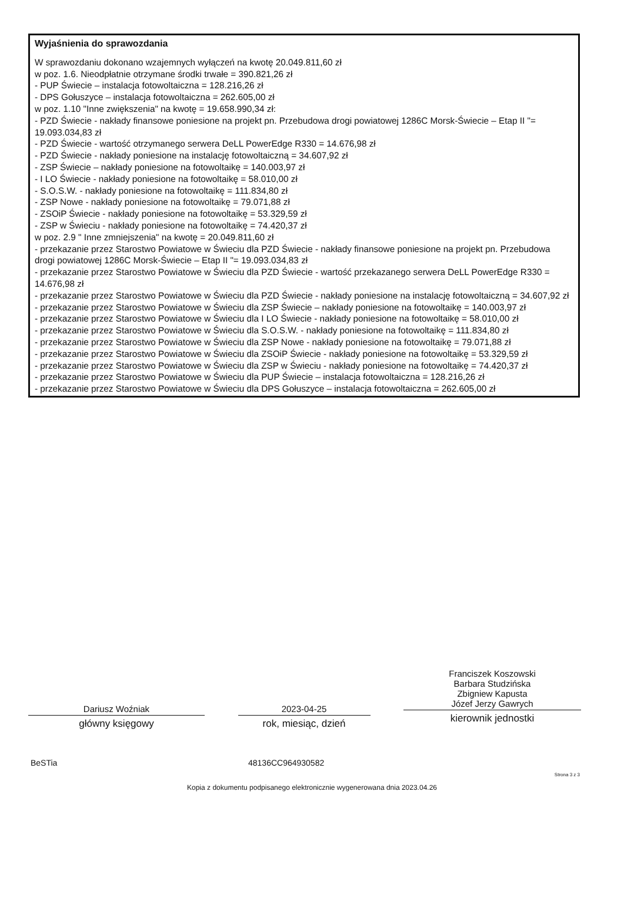Wyjaśnienia do sprawozdania
W sprawozdaniu dokonano wzajemnych wyłączeń na kwotę 20.049.811,60 zł
w poz. 1.6. Nieodpłatnie otrzymane środki trwałe = 390.821,26 zł
- PUP Świecie – instalacja fotowoltaiczna = 128.216,26 zł
- DPS Gołuszyce – instalacja fotowoltaiczna = 262.605,00 zł
w poz. 1.10 "Inne zwiększenia" na kwotę = 19.658.990,34 zł:
- PZD Świecie - nakłady finansowe poniesione na projekt pn. Przebudowa drogi powiatowej 1286C Morsk-Świecie – Etap II "= 19.093.034,83 zł
- PZD Świecie - wartość otrzymanego serwera DeLL PowerEdge R330 = 14.676,98 zł
- PZD Świecie - nakłady poniesione na instalację fotowoltaiczną = 34.607,92 zł
- ZSP Świecie – nakłady poniesione na fotowoltaikę = 140.003,97 zł
- I LO Świecie - nakłady poniesione na fotowoltaikę = 58.010,00 zł
- S.O.S.W. - nakłady poniesione na fotowoltaikę = 111.834,80 zł
- ZSP Nowe - nakłady poniesione na fotowoltaikę = 79.071,88 zł
- ZSOiP Świecie - nakłady poniesione na fotowoltaikę = 53.329,59 zł
- ZSP w Świeciu - nakłady poniesione na fotowoltaikę = 74.420,37 zł
w poz. 2.9 " Inne zmniejszenia" na kwotę = 20.049.811,60 zł
- przekazanie przez Starostwo Powiatowe w Świeciu dla PZD Świecie - nakłady finansowe poniesione na projekt pn. Przebudowa drogi powiatowej 1286C Morsk-Świecie – Etap II "= 19.093.034,83 zł
- przekazanie przez Starostwo Powiatowe w Świeciu dla PZD Świecie - wartość przekazanego serwera DeLL PowerEdge R330 = 14.676,98 zł
- przekazanie przez Starostwo Powiatowe w Świeciu dla PZD Świecie - nakłady poniesione na instalację fotowoltaiczną = 34.607,92 zł
- przekazanie przez Starostwo Powiatowe w Świeciu dla ZSP Świecie – nakłady poniesione na fotowoltaikę = 140.003,97 zł
- przekazanie przez Starostwo Powiatowe w Świeciu dla I LO Świecie - nakłady poniesione na fotowoltaikę = 58.010,00 zł
- przekazanie przez Starostwo Powiatowe w Świeciu dla S.O.S.W. - nakłady poniesione na fotowoltaikę = 111.834,80 zł
- przekazanie przez Starostwo Powiatowe w Świeciu dla ZSP Nowe - nakłady poniesione na fotowoltaikę = 79.071,88 zł
- przekazanie przez Starostwo Powiatowe w Świeciu dla ZSOiP Świecie - nakłady poniesione na fotowoltaikę = 53.329,59 zł
- przekazanie przez Starostwo Powiatowe w Świeciu dla ZSP w Świeciu - nakłady poniesione na fotowoltaikę = 74.420,37 zł
- przekazanie przez Starostwo Powiatowe w Świeciu dla PUP Świecie – instalacja fotowoltaiczna = 128.216,26 zł
- przekazanie przez Starostwo Powiatowe w Świeciu dla DPS Gołuszyce – instalacja fotowoltaiczna = 262.605,00 zł
Dariusz Woźniak
główny księgowy
2023-04-25
rok, miesiąc, dzień
Franciszek Koszowski
Barbara Studzińska
Zbigniew Kapusta
Józef Jerzy Gawrych
kierownik jednostki
BeSTia 48136CC964930582
Strona 3 z 3
Kopia z dokumentu podpisanego elektronicznie wygenerowana dnia 2023.04.26